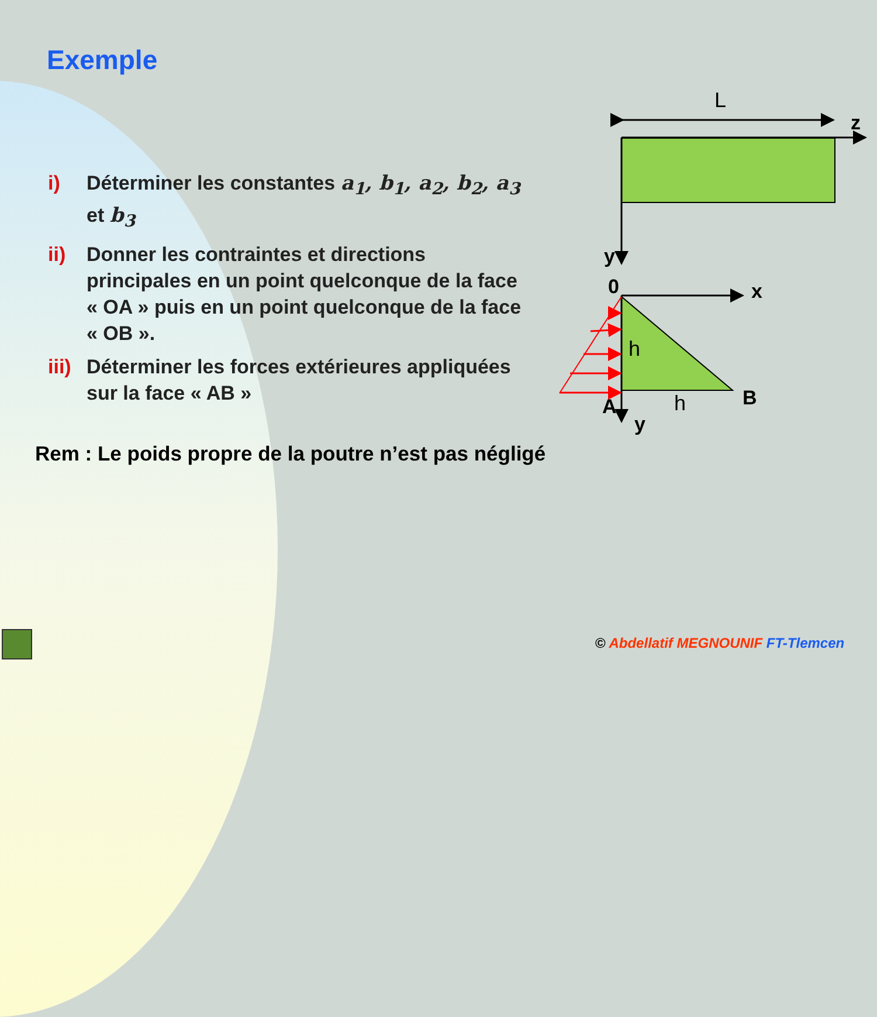Exemple
i) Déterminer les constantes a<sub>1</sub>, b<sub>1</sub>, a<sub>2</sub>, b<sub>2</sub>, a<sub>3</sub> et b<sub>3</sub>
ii) Donner les contraintes et directions principales en un point quelconque de la face « OA » puis en un point quelconque de la face « OB ».
iii) Déterminer les forces extérieures appliquées sur la face « AB »
Rem : Le poids propre de la poutre n’est pas négligé
L
z
y
0 x
h
A h B
y
© Abdellatif MEGNOUNIF FT-Tlemcen